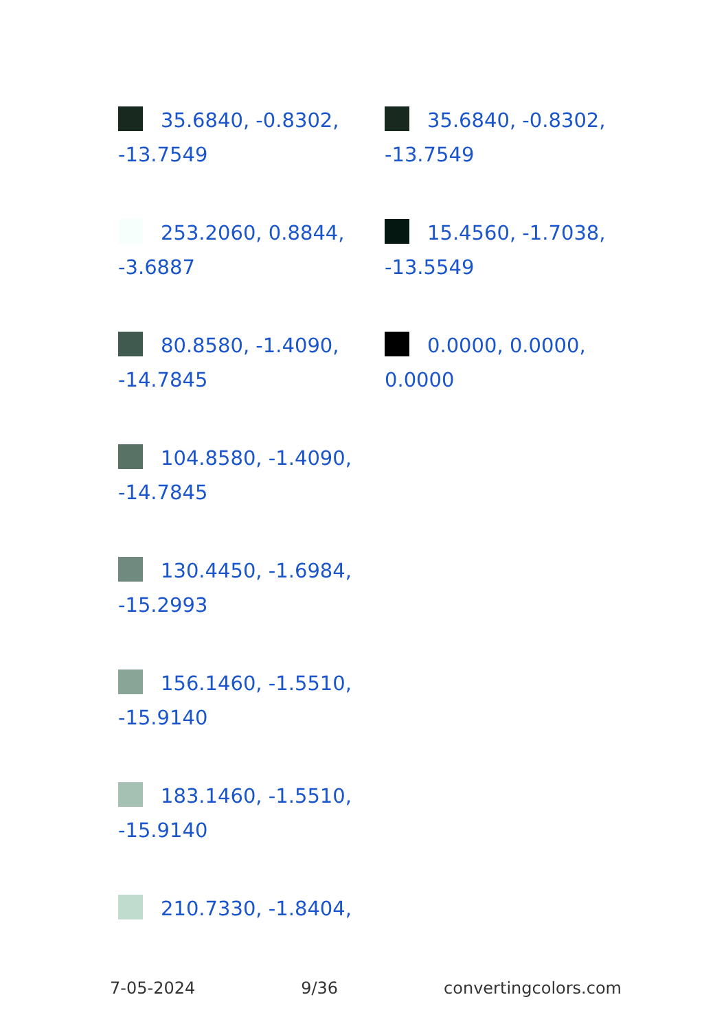35.6840, -0.8302,
-13.7549
35.6840, -0.8302,
-13.7549
253.2060, 0.8844,
-3.6887
15.4560, -1.7038,
-13.5549
80.8580, -1.4090,
-14.7845
0.0000, 0.0000,
0.0000
104.8580, -1.4090,
-14.7845
130.4450, -1.6984,
-15.2993
156.1460, -1.5510,
-15.9140
183.1460, -1.5510,
-15.9140
210.7330, -1.8404,
7-05-2024 9/36 convertingcolors.com